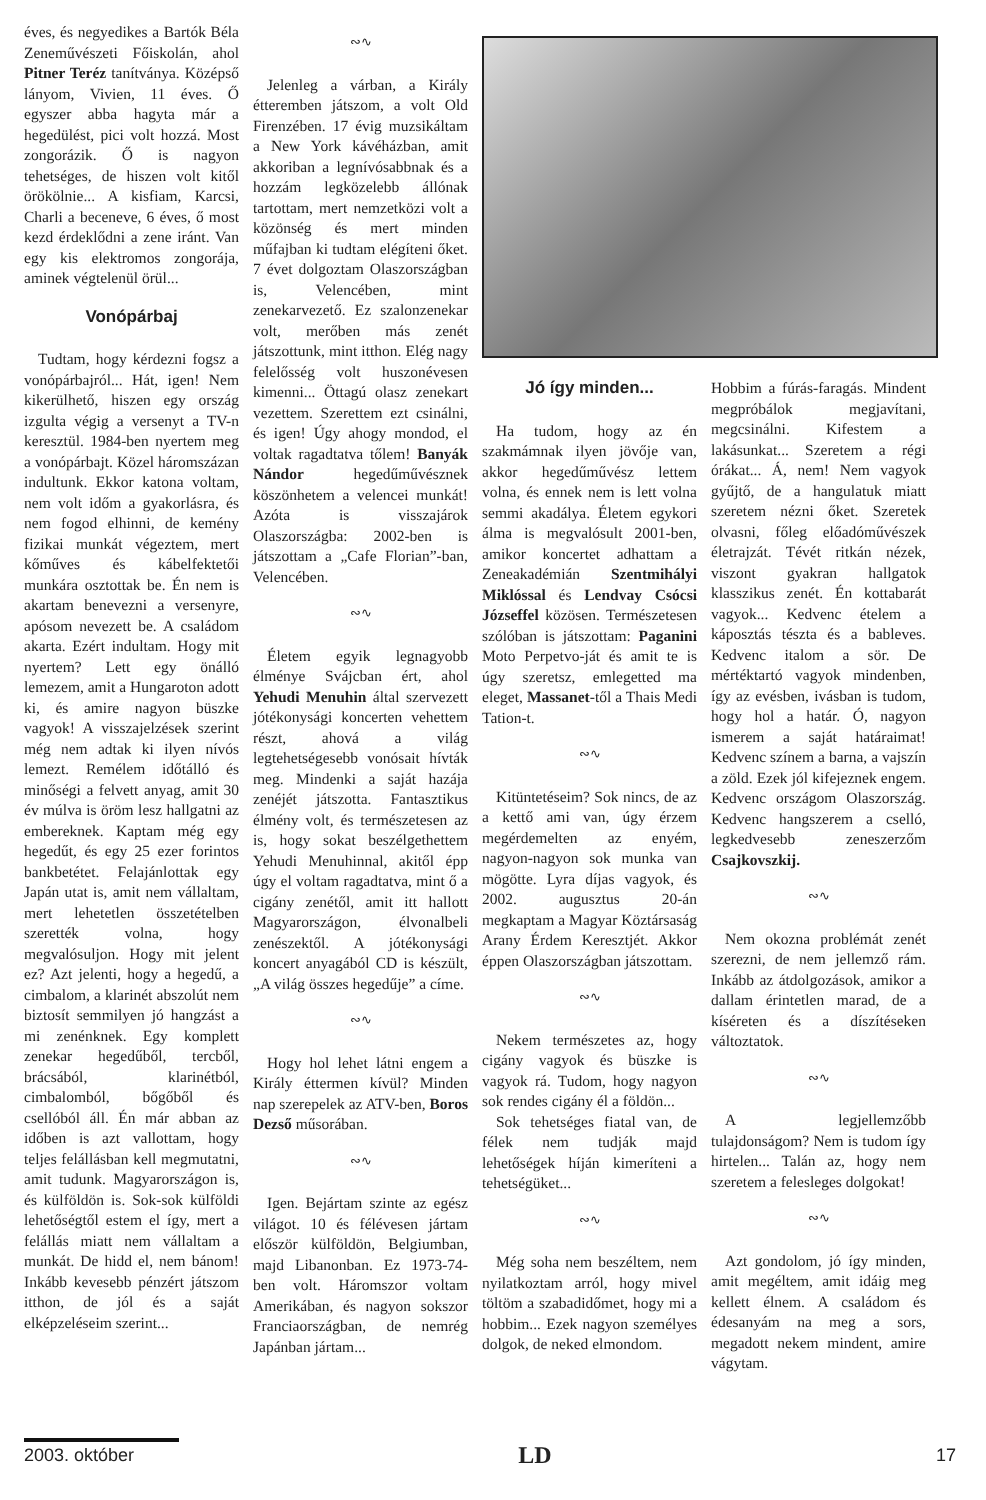éves, és negyedikes a Bartók Béla Zeneművészeti Főiskolán, ahol Pitner Teréz tanítványa. Középső lányom, Vivien, 11 éves. Ő egyszer abba hagyta már a hegedülést, pici volt hozzá. Most zongorázik. Ő is nagyon tehetséges, de hiszen volt kitől örökölnie... A kisfiam, Karcsi, Charli a beceneve, 6 éves, ő most kezd érdeklődni a zene iránt. Van egy kis elektromos zongorája, aminek végtelenül örül...
Vonópárbaj
Tudtam, hogy kérdezni fogsz a vonópárbajról... Hát, igen! Nem kikerülhető, hiszen egy ország izgulta végig a versenyt a TV-n keresztül. 1984-ben nyertem meg a vonópárbajt. Közel háromszázan indultunk. Ekkor katona voltam, nem volt időm a gyakorlásra, és nem fogod elhinni, de kemény fizikai munkát végeztem, mert kőműves és kábelfektetői munkára osztottak be. Én nem is akartam benevezni a versenyre, apósom nevezett be. A családom akarta. Ezért indultam. Hogy mit nyertem? Lett egy önálló lemezem, amit a Hungaroton adott ki, és amire nagyon büszke vagyok! A visszajelzések szerint még nem adtak ki ilyen nívós lemezt. Remélem időtálló és minőségi a felvett anyag, amit 30 év múlva is öröm lesz hallgatni az embereknek. Kaptam még egy hegedűt, és egy 25 ezer forintos bankbetétet. Felajánlottak egy Japán utat is, amit nem vállaltam, mert lehetetlen összetételben szerették volna, hogy megvalósuljon. Hogy mit jelent ez? Azt jelenti, hogy a hegedű, a cimbalom, a klarinét abszolút nem biztosít semmilyen jó hangzást a mi zenénknek. Egy komplett zenekar hegedűből, tercből, brácsából, klarinétból, cimbalomból, bőgőből és csellóból áll. Én már abban az időben is azt vallottam, hogy teljes felállásban kell megmutatni, amit tudunk. Magyarországon is, és külföldön is. Sok-sok külföldi lehetőségtől estem el így, mert a felállás miatt nem vállaltam a munkát. De hidd el, nem bánom! Inkább kevesebb pénzért játszom itthon, de jól és a saját elképzeléseim szerint...
∾∿
Jelenleg a várban, a Király étteremben játszom, a volt Old Firenzében. 17 évig muzsikáltam a New York kávéházban, amit akkoriban a legnívósabbnak és a hozzám legközelebb állónak tartottam, mert nemzetközi volt a közönség és mert minden műfajban ki tudtam elégíteni őket. 7 évet dolgoztam Olaszországban is, Velencében, mint zenekarvezető. Ez szalonzenekar volt, merőben más zenét játszottunk, mint itthon. Elég nagy felelősség volt huszonévesen kimenni... Öttagú olasz zenekart vezettem. Szerettem ezt csinálni, és igen! Úgy ahogy mondod, el voltak ragadtatva tőlem! Banyák Nándor hegedűművésznek köszönhetem a velencei munkát! Azóta is visszajárok Olaszországba: 2002-ben is játszottam a „Cafe Florian”-ban, Velencében.
∾∿
Életem egyik legnagyobb élménye Svájcban ért, ahol Yehudi Menuhin által szervezett jótékonysági koncerten vehettem részt, ahová a világ legtehetségesebb vonósait hívták meg. Mindenki a saját hazája zenéjét játszotta. Fantasztikus élmény volt, és természetesen az is, hogy sokat beszélgethettem Yehudi Menuhinnal, akitől épp úgy el voltam ragadtatva, mint ő a cigány zenétől, amit itt hallott Magyarországon, élvonalbeli zenészektől. A jótékonysági koncert anyagából CD is készült, „A világ összes hegedűje” a címe.
∾∿
Hogy hol lehet látni engem a Király éttermen kívül? Minden nap szerepelek az ATV-ben, Boros Dezső műsorában.
∾∿
Igen. Bejártam szinte az egész világot. 10 és félévesen jártam először külföldön, Belgiumban, majd Libanonban. Ez 1973-74-ben volt. Háromszor voltam Amerikában, és nagyon sokszor Franciaországban, de nemrég Japánban jártam...
Jó így minden...
Ha tudom, hogy az én szakmámnak ilyen jövője van, akkor hegedűművész lettem volna, és ennek nem is lett volna semmi akadálya. Életem egykori álma is megvalósult 2001-ben, amikor koncertet adhattam a Zeneakadémián Szentmihályi Miklóssal és Lendvay Csócsi Józseffel közösen. Természetesen szólóban is játszottam: Paganini Moto Perpetvo-ját és amit te is úgy szeretsz, emlegetted ma eleget, Massanet-től a Thais Medi Tation-t.
∾∿
Kitüntetéseim? Sok nincs, de az a kettő ami van, úgy érzem megérdemelten az enyém, nagyon-nagyon sok munka van mögötte. Lyra díjas vagyok, és 2002. augusztus 20-án megkaptam a Magyar Köztársaság Arany Érdem Keresztjét. Akkor éppen Olaszországban játszottam.
∾∿
Nekem természetes az, hogy cigány vagyok és büszke is vagyok rá. Tudom, hogy nagyon sok rendes cigány él a földön...
Sok tehetséges fiatal van, de félek nem tudják majd lehetőségek híján kimeríteni a tehetségüket...
∾∿
Még soha nem beszéltem, nem nyilatkoztam arról, hogy mivel töltöm a szabadidőmet, hogy mi a hobbim... Ezek nagyon személyes dolgok, de neked elmondom.
Hobbim a fúrás-faragás. Mindent megpróbálok megjavítani, megcsinálni. Kifestem a lakásunkat... Szeretem a régi órákat... Á, nem! Nem vagyok gyűjtő, de a hangulatuk miatt szeretem nézni őket. Szeretek olvasni, főleg előadóművészek életrajzát. Tévét ritkán nézek, viszont gyakran hallgatok klasszikus zenét. Én kottabarát vagyok... Kedvenc ételem a káposztás tészta és a bableves. Kedvenc italom a sör. De mértéktartó vagyok mindenben, így az evésben, ivásban is tudom, hogy hol a határ. Ó, nagyon ismerem a saját határaimat! Kedvenc színem a barna, a vajszín a zöld. Ezek jól kifejeznek engem. Kedvenc országom Olaszország. Kedvenc hangszerem a cselló, legkedvesebb zeneszerzőm Csajkovszkij.
∾∿
Nem okozna problémát zenét szerezni, de nem jellemző rám. Inkább az átdolgozások, amikor a dallam érintetlen marad, de a kíséreten és a díszítéseken változtatok.
∾∿
A legjellemzőbb tulajdonságom? Nem is tudom így hirtelen... Talán az, hogy nem szeretem a felesleges dolgokat!
∾∿
Azt gondolom, jó így minden, amit megéltem, amit idáig meg kellett élnem. A családom és édesanyám na meg a sors, megadott nekem mindent, amire vágytam.
2003. október LD 17